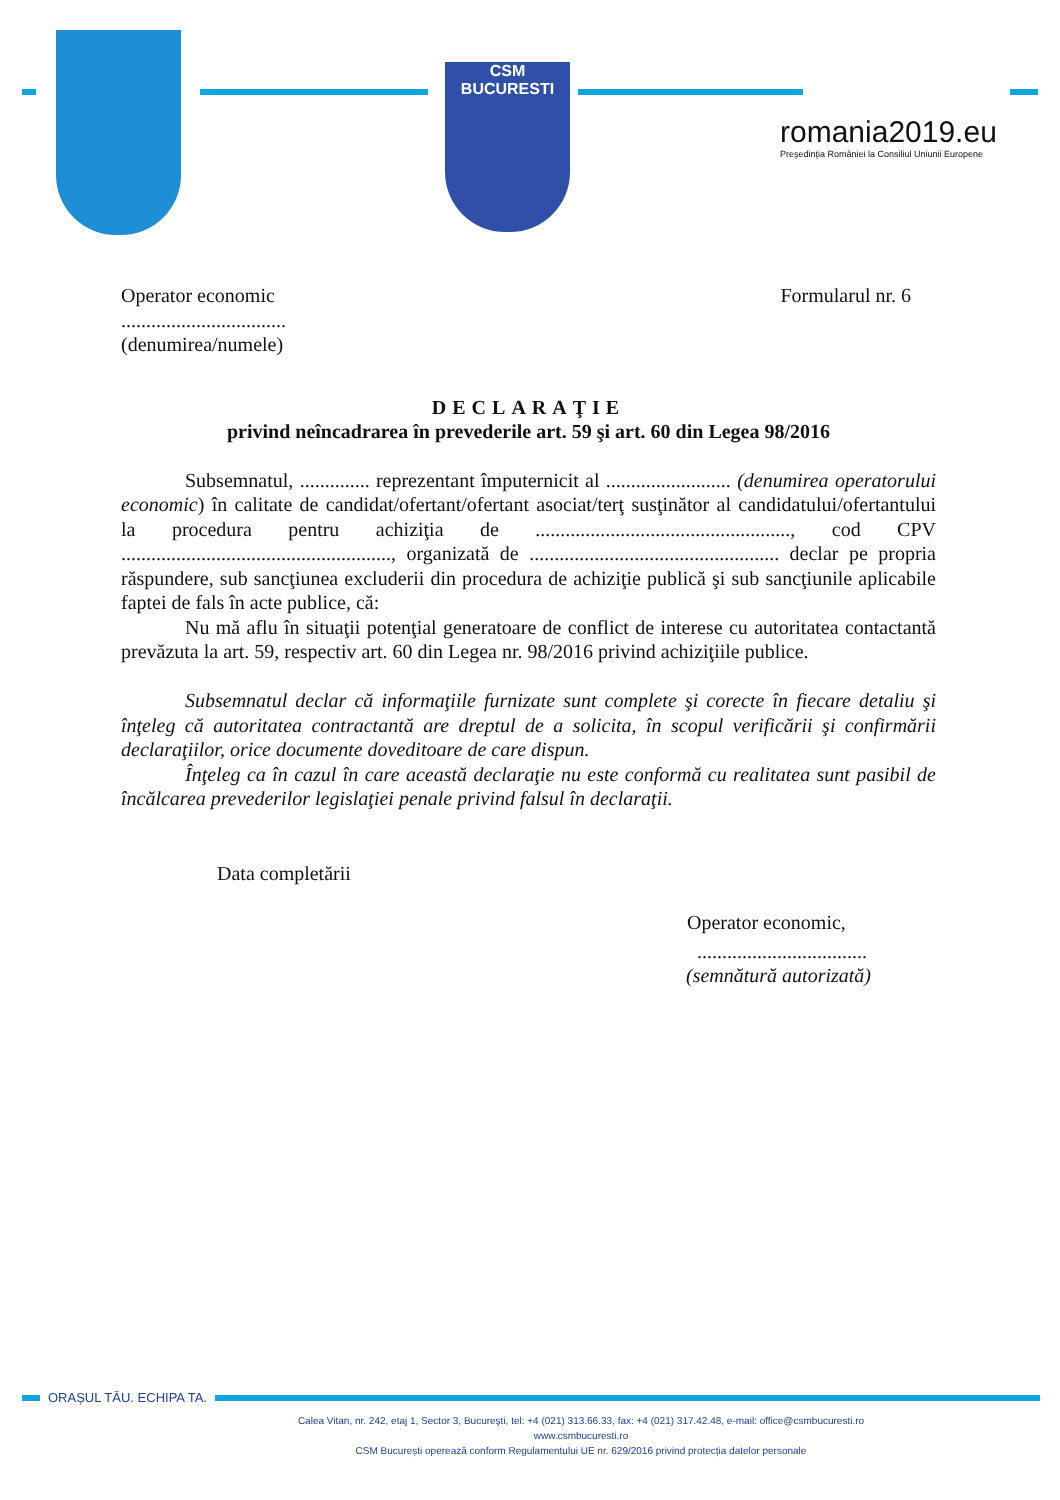CSM BUCURESTI
romania2019.eu
Preşedinţia României la Consiliul Uniunii Europene
Operator economic Formularul nr. 6
.................................
(denumirea/numele)
DECLARAŢIE
privind neîncadrarea în prevederile art. 59 şi art. 60 din Legea 98/2016
Subsemnatul, .............. reprezentant împuternicit al ......................... (denumirea operatorului economic) în calitate de candidat/ofertant/ofertant asociat/terţ susţinător al candidatului/ofertantului la procedura pentru achiziţia de ..................................................., cod CPV ......................................................, organizată de .................................................. declar pe propria răspundere, sub sancţiunea excluderii din procedura de achiziţie publică şi sub sancţiunile aplicabile faptei de fals în acte publice, că:
Nu mă aflu în situaţii potenţial generatoare de conflict de interese cu autoritatea contactantă prevăzuta la art. 59, respectiv art. 60 din Legea nr. 98/2016 privind achiziţiile publice.
Subsemnatul declar că informaţiile furnizate sunt complete şi corecte în fiecare detaliu şi înţeleg că autoritatea contractantă are dreptul de a solicita, în scopul verificării şi confirmării declaraţiilor, orice documente doveditoare de care dispun.
Înţeleg ca în cazul în care această declaraţie nu este conformă cu realitatea sunt pasibil de încălcarea prevederilor legislaţiei penale privind falsul în declaraţii.
Data completării
Operator economic,
..................................
(semnătură autorizată)
ORAȘUL TĂU. ECHIPA TA.
Calea Vitan, nr. 242, etaj 1, Sector 3, Bucureşti, tel: +4 (021) 313.66.33, fax: +4 (021) 317.42.48, e-mail: office@csmbucuresti.ro
www.csmbucuresti.ro
CSM București operează conform Regulamentului UE nr. 629/2016 privind protecția datelor personale